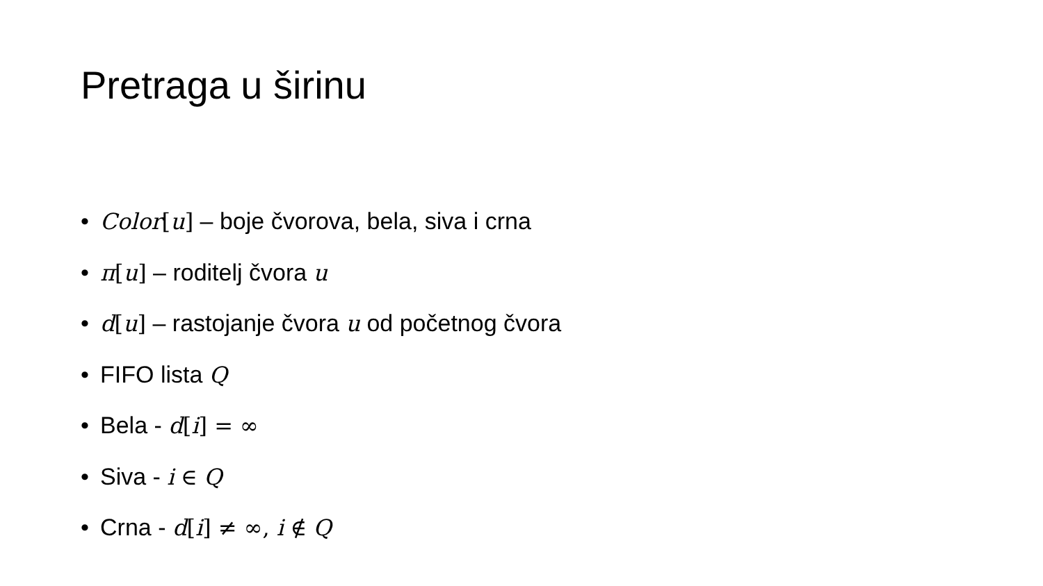Pretraga u širinu
• Color[u] – boje čvorova, bela, siva i crna
• π[u] – roditelj čvora u
• d[u] – rastojanje čvora u od početnog čvora
• FIFO lista Q
• Bela - d[i] = ∞
• Siva - i ∈ Q
• Crna - d[i] ≠ ∞, i ∉ Q